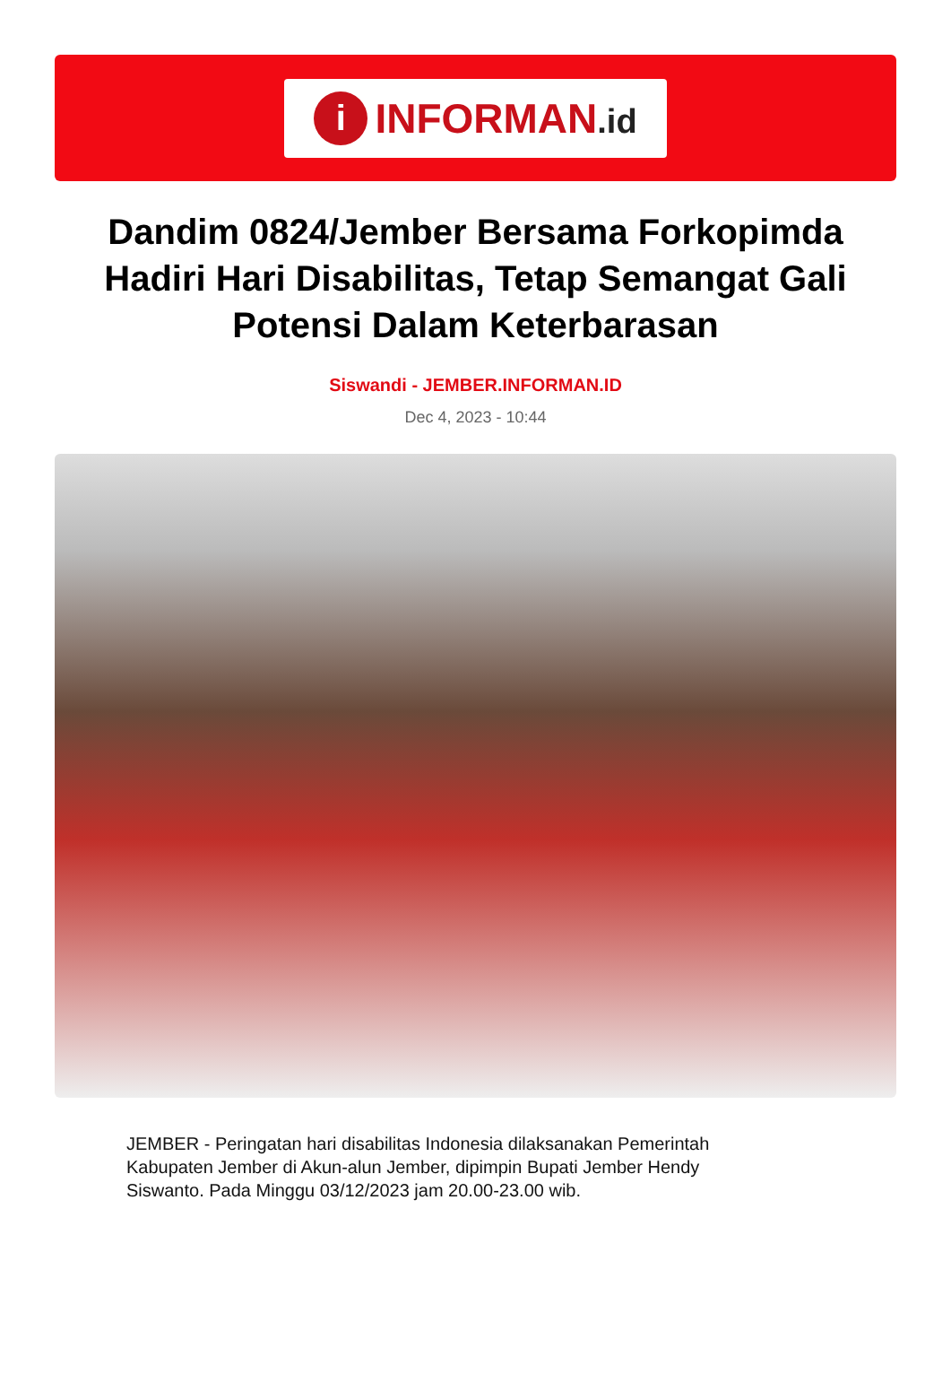i
INFORMAN.id
Dandim 0824/Jember Bersama Forkopimda Hadiri Hari Disabilitas, Tetap Semangat Gali Potensi Dalam Keterbarasan
Siswandi - JEMBER.INFORMAN.ID
Dec 4, 2023 - 10:44
JEMBER - Peringatan hari disabilitas Indonesia dilaksanakan Pemerintah Kabupaten Jember di Akun-alun Jember, dipimpin Bupati Jember Hendy Siswanto. Pada Minggu 03/12/2023 jam 20.00-23.00 wib.